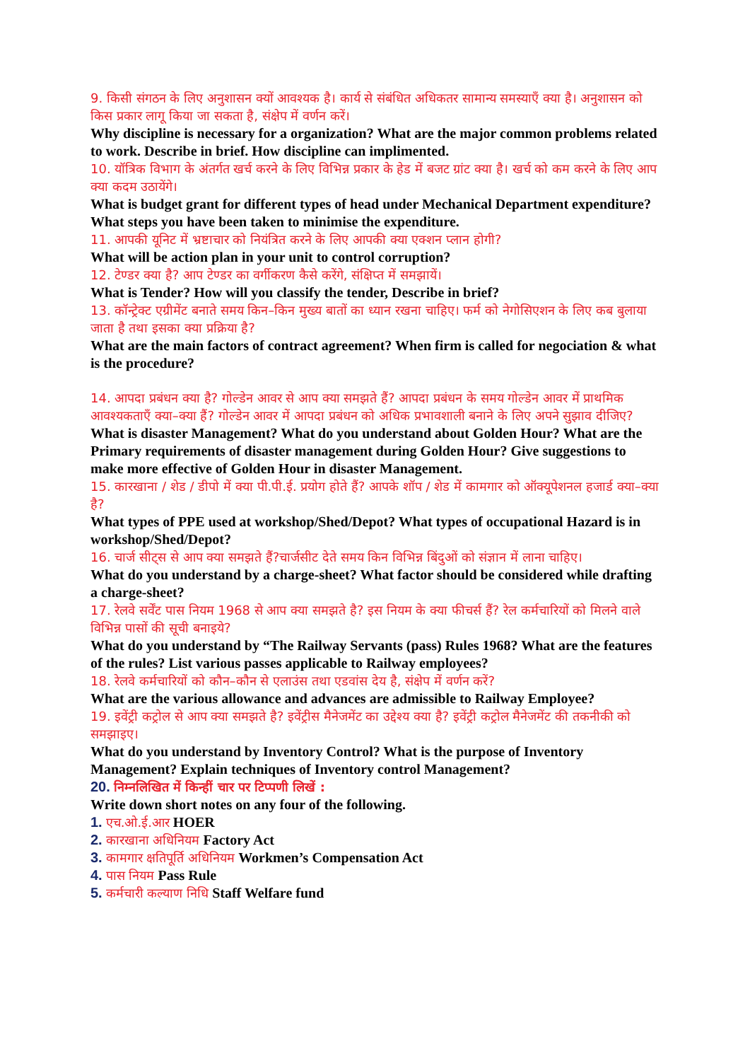9. किसी संगठन के लिए अनुशासन क्यों आवश्यक है। कार्य से संबंधित अधिकतर सामान्य समस्याएँ क्या है। अनुशासन को किस प्रकार लागू किया जा सकता है, संक्षेप में वर्णन करें।
Why discipline is necessary for a organization? What are the major common problems related to work. Describe in brief. How discipline can implimented.
10. यॉत्रिक विभाग के अंतर्गत खर्च करने के लिए विभिन्न प्रकार के हेड में बजट ग्रांट क्या है। खर्च को कम करने के लिए आप क्या कदम उठायेंगे।
What is budget grant for different types of head under Mechanical Department expenditure? What steps you have been taken to minimise the expenditure.
11. आपकी यूनिट में भ्रष्टाचार को नियंत्रित करने के लिए आपकी क्या एक्शन प्लान होगी?
What will be action plan in your unit to control corruption?
12. टेण्डर क्या है? आप टेण्डर का वर्गीकरण कैसे करेंगे, संक्षिप्त में समझायें।
What is Tender? How will you classify the tender, Describe in brief?
13. कॉन्ट्रेक्ट एग्रीमेंट बनाते समय किन–किन मुख्य बातों का ध्यान रखना चाहिए। फर्म को नेगोसिएशन के लिए कब बुलाया जाता है तथा इसका क्या प्रक्रिया है?
What are the main factors of contract agreement? When firm is called for negociation & what is the procedure?
14. आपदा प्रबंधन क्या है? गोल्डेन आवर से आप क्या समझते हैं? आपदा प्रबंधन के समय गोल्डेन आवर में प्राथमिक आवश्यकताएँ क्या–क्या हैं? गोल्डेन आवर में आपदा प्रबंधन को अधिक प्रभावशाली बनाने के लिए अपने सुझाव दीजिए?
What is disaster Management? What do you understand about Golden Hour? What are the Primary requirements of disaster management during Golden Hour? Give suggestions to make more effective of Golden Hour in disaster Management.
15. कारखाना / शेड / डीपो में क्या पी.पी.ई. प्रयोग होते हैं? आपके शॉप / शेड में कामगार को ऑक्यूपेशनल हजार्ड क्या–क्या है?
What types of PPE used at workshop/Shed/Depot? What types of occupational Hazard is in workshop/Shed/Depot?
16. चार्ज सीट्स से आप क्या समझते हैं?चार्जसीट देते समय किन विभिन्न बिंदुओं को संज्ञान में लाना चाहिए।
What do you understand by a charge-sheet? What factor should be considered while drafting a charge-sheet?
17. रेलवे सर्वेंट पास नियम 1968 से आप क्या समझते है? इस नियम के क्या फीचर्स हैं? रेल कर्मचारियों को मिलने वाले विभिन्न पासों की सूची बनाइये?
What do you understand by “The Railway Servants (pass) Rules 1968? What are the features of the rules? List various passes applicable to Railway employees?
18. रेलवे कर्मचारियों को कौन–कौन से एलाउंस तथा एडवांस देय है, संक्षेप में वर्णन करें?
What are the various allowance and advances are admissible to Railway Employee?
19. इवेंट्री कट्रोल से आप क्या समझते है? इवेंट्रीस मैनेजमेंट का उद्देश्य क्या है? इवेंट्री कट्रोल मैनेजमेंट की तकनीकी को समझाइए।
What do you understand by Inventory Control? What is the purpose of Inventory Management? Explain techniques of Inventory control Management?
20. निम्नलिखित में किन्हीं चार पर टिप्पणी लिखें :
Write down short notes on any four of the following.
1. एच.ओ.ई.आर HOER
2. कारखाना अधिनियम Factory Act
3. कामगार क्षतिपूर्ति अधिनियम Workmen’s Compensation Act
4. पास नियम Pass Rule
5. कर्मचारी कल्याण निधि Staff Welfare fund